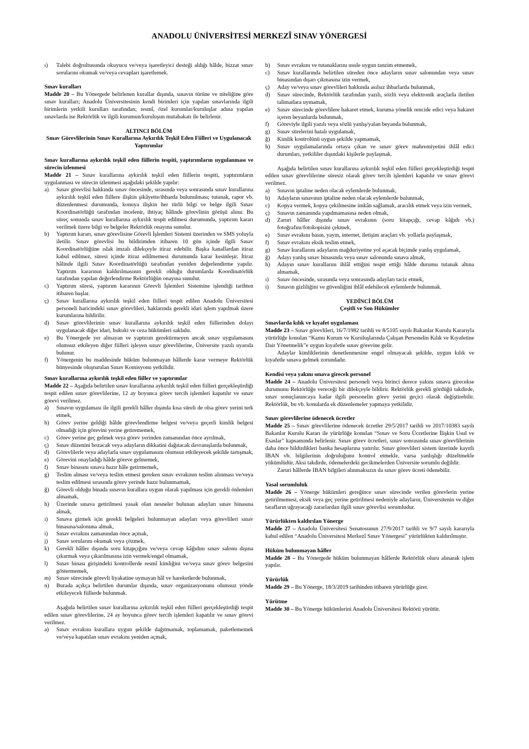ANADOLU ÜNİVERSİTESİ MERKEZÎ SINAV YÖNERGESİ
ı) Talebi doğrultusunda okuyucu ve/veya işaretleyici desteği aldığı hâlde, bizzat sınav sorularını okumak ve/veya cevapları işaretlemek.
Sınav kuralları
Madde 20 – Bu Yönergede belirlenen kurallar dışında, sınavın türüne ve niteliğine göre sınav kuralları; Anadolu Üniversitesinin kendi birimleri için yapılan sınavlarında ilgili birimlerin yetkili kurulları tarafından; resmî, özel kurumlar/kuruluşlar adına yapılan sınavlarda ise Rektörlük ve ilgili kurumun/kuruluşun mutabakatı ile belirlenir.
ALTINCI BÖLÜM
Sınav Görevlilerinin Sınav Kurallarına Aykırılık Teşkil Eden Fiilleri ve Uygulanacak Yaptırımlar
Sınav kurallarına aykırılık teşkil eden fiillerin tespiti, yaptırımların uygulanması ve sürecin izlenmesi
Madde 21 – Sınav kurallarına aykırılık teşkil eden fiillerin tespiti, yaptırımların uygulanması ve sürecin izlenmesi aşağıdaki şekilde yapılır:
a) Sınav görevlisi hakkında sınav öncesinde, sırasında veya sonrasında sınav kurallarına aykırılık teşkil eden fiillere ilişkin şikâyette/ihbarda bulunulması; tutanak, rapor vb. düzenlenmesi durumunda, konuya ilişkin her türlü bilgi ve belge ilgili Sınav Koordinatörlüğü tarafından incelenir, ihtiyaç hâlinde görevlinin görüşü alınır. Bu süreç sonunda sınav kurallarına aykırılık tespit edilmesi durumunda, yaptırım kararı verilmek üzere bilgi ve belgeler Rektörlük onayına sunulur.
b) Yaptırım kararı, sınav görevlisine Görevli İşlemleri Sistemi üzerinden ve SMS yoluyla iletilir. Sınav görevlisi bu bildirimden itibaren 10 gün içinde ilgili Sınav Koordinatörlüğüne ıslak imzalı dilekçeyle itiraz edebilir. Başka kanallardan itiraz kabul edilmez, süresi içinde itiraz edilmemesi durumunda karar kesinleşir. İtiraz hâlinde ilgili Sınav Koordinatörlüğü tarafından yeniden değerlendirme yapılır. Yaptırım kararının kaldırılmasının gerekli olduğu durumlarda Koordinatörlük tarafından yapılan değerlendirme Rektörlüğün onayına sunulur.
c) Yaptırım süresi, yaptırım kararının Görevli İşlemleri Sistemine işlendiği tarihten itibaren başlar.
ç) Sınav kurallarına aykırılık teşkil eden fiilleri tespit edilen Anadolu Üniversitesi personeli haricindeki sınav görevlileri, haklarında gerekli idari işlem yapılmak üzere kurumlarına bildirilir.
d) Sınav görevlilerinin sınav kurallarına aykırılık teşkil eden fiillerinden dolayı uygulanacak diğer idari, hukuki ve ceza hükümleri saklıdır.
e) Bu Yönergede yer almayan ve yaptırım gerektirmeyen ancak sınav uygulamasını olumsuz etkileyen diğer fiilleri işleyen sınav görevlilerine, Üniversite yazılı uyarıda bulunur.
f) Yönergenin bu maddesinde hüküm bulunmayan hâllerde karar vermeye Rektörlük bünyesinde oluşturulan Sınav Komisyonu yetkilidir.
Sınav kurallarına aykırılık teşkil eden fiiller ve yaptırımlar
Madde 22 – Aşağıda belirtilen sınav kurallarına aykırılık teşkil eden fiilleri gerçekleştirdiği tespit edilen sınav görevlilerine, 12 ay boyunca görev tercih işlemleri kapatılır ve sınav görevi verilmez.
a) Sınavın uygulaması ile ilgili gerekli hâller dışında kısa süreli de olsa görev yerini terk etmek,
b) Görev yerine geldiği hâlde görevlendirme belgesi ve/veya geçerli kimlik belgesi olmadığı için görevini yerine getirememek,
c) Görev yerine geç gelmek veya görev yerinden zamanından önce ayrılmak,
ç) Sınav düzenini bozacak veya adayların dikkatini dağıtacak davranışlarda bulunmak,
d) Görevlilerle veya adaylarla sınav uygulamasını olumsuz etkileyecek şekilde tartışmak,
e) Görevini onayladığı hâlde göreve gelmemek,
f) Sınav binasını sınava hazır hâle getirmemek,
g) Teslim alması ve/veya teslim etmesi gereken sınav evrakının teslim alınması ve/veya teslim edilmesi sırasında görev yerinde hazır bulunmamak,
ğ) Görevli olduğu binada sınavın kurallara uygun olarak yapılması için gerekli önlemleri almamak,
h) Üzerinde sınava getirilmesi yasak olan nesneler bulunan adayları sınav binasına almak,
ı) Sınava girmek için gerekli belgeleri bulunmayan adayları veya görevlileri sınav binasına/salonuna almak,
i) Sınav evrakını zamanından önce açmak,
j) Sınav sorularını okumak veya çözmek,
k) Gerekli hâller dışında soru kitapçığını ve/veya cevap kâğıdını sınav salonu dışına çıkarmak veya çıkarılmasına izin vermek/engel olmamak,
l) Sınav binası girişindeki kontrollerde resmî kimliğini ve/veya sınav görev belgesini göstermemek,
m) Sınav sürecinde görevli liyakatine uymayan hâl ve hareketlerde bulunmak,
n) Burada açıkça belirtilen durumlar dışında, sınav organizasyonunu olumsuz yönde etkileyecek fiillerde bulunmak.
Aşağıda belirtilen sınav kurallarına aykırılık teşkil eden fiilleri gerçekleştirdiği tespit edilen sınav görevlilerine, 24 ay boyunca görev tercih işlemleri kapatılır ve sınav görevi verilmez.
a) Sınav evrakını kurallara uygun şekilde dağıtmamak, toplamamak, paketlememek ve/veya kapatılan sınav evrakını yeniden açmak,
b) Sınav evrakını ve tutanaklarını usule uygun tanzim etmemek,
c) Sınav kurallarında belirtilen süreden önce adayların sınav salonundan veya sınav binasından dışarı çıkmasına izin vermek,
ç) Aday ve/veya sınav görevlileri hakkında asılsız ihbarlarda bulunmak,
d) Sınav sürecinde, Rektörlük tarafından yazılı, sözlü veya elektronik araçlarla iletilen talimatlara uymamak,
e) Sınav sürecinde görevlilere hakaret etmek, kuruma yönelik rencide edici veya hakaret içeren beyanlarda bulunmak,
f) Göreviyle ilgili yazılı veya sözlü yanlış/yalan beyanda bulunmak,
g) Sınav sürelerini hatalı uygulamak,
ğ) Kimlik kontrolünü uygun şekilde yapmamak,
h) Sınav uygulamalarında ortaya çıkan ve sınav görev mahremiyetini ihlâl edici durumları, yetkililer dışındaki kişilerle paylaşmak.
Aşağıda belirtilen sınav kurallarına aykırılık teşkil eden fiilleri gerçekleştirdiği tespit edilen sınav görevlilerine süresiz olarak görev tercih işlemleri kapatılır ve sınav görevi verilmez.
a) Sınavın iptaline neden olacak eylemlerde bulunmak,
b) Adayların sınavının iptaline neden olacak eylemlerde bulunmak,
c) Kopya vermek, kopya çekilmesine imkân sağlamak, aracılık etmek veya izin vermek,
ç) Sınavın zamanında yapılmamasına neden olmak,
d) Zaruri hâller dışında sınav evrakının (soru kitapçığı, cevap kâğıdı vb.) fotoğrafını/fotokopisini çekmek,
e) Sınav evrakını basın, yayın, internet, iletişim araçları vb. yollarla paylaşmak,
f) Sınav evrakını eksik teslim etmek,
g) Sınav kurallarını adayların mağduriyetine yol açacak biçimde yanlış uygulamak,
ğ) Adayı yanlış sınav binasında veya sınav salonunda sınava almak,
h) Adayın sınav kurallarını ihlâl ettiğini tespit ettiği hâlde durumu tutanak altına almamak,
ı) Sınav öncesinde, sırasında veya sonrasında adayları taciz etmek,
i) Sınavın gizliliğini ve güvenliğini ihlâl edebilecek eylemlerde bulunmak.
YEDİNCİ BÖLÜM
Çeşitli ve Son Hükümler
Sınavlarda kılık ve kıyafet uygulaması
Madde 23 – Sınav görevlileri, 16/7/1982 tarihli ve 8/5105 sayılı Bakanlar Kurulu Kararıyla yürürlüğe konulan “Kamu Kurum ve Kuruluşlarında Çalışan Personelin Kılık ve Kıyafetine Dair Yönetmelik”e uygun kıyafetle sınav görevine gelir.
Adaylar kimliklerinin denetlenmesine engel olmayacak şekilde, uygun kılık ve kıyafetle sınava gelmek zorundadır.
Kendisi veya yakını sınava girecek personel
Madde 24 – Anadolu Üniversitesi personeli veya birinci derece yakını sınava girecekse durumunu Rektörlüğe vereceği bir dilekçeyle bildirir. Rektörlük gerekli gördüğü takdirde, sınav sonuçlanıncaya kadar ilgili personelin görev yerini geçici olarak değiştirebilir. Rektörlük, bu vb. konularda ek düzenlemeler yapmaya yetkilidir.
Sınav görevlilerine ödenecek ücretler
Madde 25 – Sınav görevlilerine ödenecek ücretler 29/5/2017 tarihli ve 2017/10383 sayılı Bakanlar Kurulu Kararı ile yürürlüğe konulan “Sınav ve Soru Ücretlerine İlişkin Usul ve Esaslar” kapsamında belirlenir. Sınav görev ücretleri, sınav sonrasında sınav görevlilerinin daha önce bildirdikleri banka hesaplarına yatırılır. Sınav görevlileri sistem üzerinde kayıtlı IBAN vb. bilgilerinin doğruluğunu kontrol etmekle, varsa yanlışlığı düzeltmekle yükümlüdür. Aksi takdirde, ödemelerdeki gecikmelerden Üniversite sorumlu değildir.
Zaruri hâllerde IBAN bilgileri alınmaksızın da sınav görev ücreti ödenebilir.
Yasal sorumluluk
Madde 26 – Yönerge hükümleri gereğince sınav sürecinde verilen görevlerin yerine getirilmemesi, eksik veya geç yerine getirilmesi nedeniyle adayların, Üniversitenin ve diğer tarafların uğrayacağı zararlardan ilgili sınav görevlisi sorumludur.
Yürürlükten kaldırılan Yönerge
Madde 27 – Anadolu Üniversitesi Senatosunun 27/9/2017 tarihli ve 9/7 sayılı kararıyla kabul edilen “Anadolu Üniversitesi Merkezî Sınav Yönergesi” yürürlükten kaldırılmıştır.
Hüküm bulunmayan hâller
Madde 28 – Bu Yönergede hüküm bulunmayan hâllerde Rektörlük oluru alınarak işlem yapılır.
Yürürlük
Madde 29 – Bu Yönerge, 18/3/2019 tarihinden itibaren yürürlüğe girer.
Yürütme
Madde 30 – Bu Yönerge hükümlerini Anadolu Üniversitesi Rektörü yürütür.